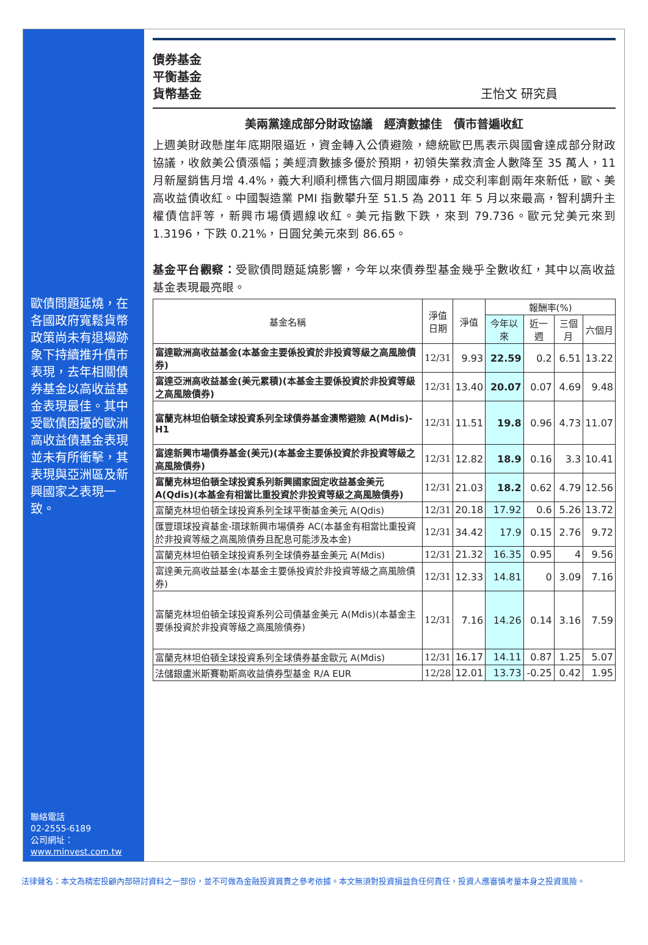歐債問題延燒，在各國政府寬鬆貨幣政策尚未有退場跡象下持續推升債市表現，去年相關債券基金以高收益基金表現最佳。其中受歐債困擾的歐洲高收益債基金表現並未有所衝擊，其表現與亞洲區及新興國家之表現一致。
聯絡電話
02-2555-6189
公司網址：
www.minvest.com.tw
債券基金
平衡基金
貨幣基金
王怡文 研究員
美兩黨達成部分財政協議　經濟數據佳　債市普遍收紅
上週美財政懸崖年底期限逼近，資金轉入公債避險，總統歐巴馬表示與國會達成部分財政協議，收斂美公債漲幅；美經濟數據多優於預期，初領失業救濟金人數降至 35 萬人，11 月新屋銷售月增 4.4%，義大利順利標售六個月期國庫券，成交利率創兩年來新低，歐、美高收益債收紅。中國製造業 PMI 指數攀升至 51.5 為 2011 年 5 月以來最高，智利調升主權債信評等，新興市場債週線收紅。美元指數下跌，來到 79.736。歐元兌美元來到 1.3196，下跌 0.21%，日圓兌美元來到 86.65。
基金平台觀察：受歐債問題延燒影響，今年以來債券型基金幾乎全數收紅，其中以高收益基金表現最亮眼。
| 基金名稱 | 淨值 日期 | 淨值 | 報酬率(%) | | | |
| --- | --- | --- | --- | --- | --- | --- |
| | | | 今年以來 | 近一週 | 三個月 | 六個月 |
| 富達歐洲高收益基金(本基金主要係投資於非投資等級之高風險債券) | 12/31 | 9.93 | 22.59 | 0.2 | 6.51 | 13.22 |
| 富達亞洲高收益基金(美元累積)(本基金主要係投資於非投資等級之高風險債券) | 12/31 | 13.40 | 20.07 | 0.07 | 4.69 | 9.48 |
| 富蘭克林坦伯頓全球投資系列全球債券基金澳幣避險 A(Mdis)-H1 | 12/31 | 11.51 | 19.8 | 0.96 | 4.73 | 11.07 |
| 富達新興市場債券基金(美元)(本基金主要係投資於非投資等級之高風險債券) | 12/31 | 12.82 | 18.9 | 0.16 | 3.3 | 10.41 |
| 富蘭克林坦伯頓全球投資系列新興國家固定收益基金美元 A(Qdis)(本基金有相當比重投資於非投資等級之高風險債券) | 12/31 | 21.03 | 18.2 | 0.62 | 4.79 | 12.56 |
| 富蘭克林坦伯頓全球投資系列全球平衡基金美元 A(Qdis) | 12/31 | 20.18 | 17.92 | 0.6 | 5.26 | 13.72 |
| 匯豐環球投資基金-環球新興市場債券 AC(本基金有相當比重投資於非投資等級之高風險債券且配息可能涉及本金) | 12/31 | 34.42 | 17.9 | 0.15 | 2.76 | 9.72 |
| 富蘭克林坦伯頓全球投資系列全球債券基金美元 A(Mdis) | 12/31 | 21.32 | 16.35 | 0.95 | 4 | 9.56 |
| 富達美元高收益基金(本基金主要係投資於非投資等級之高風險債券) | 12/31 | 12.33 | 14.81 | 0 | 3.09 | 7.16 |
| 富蘭克林坦伯頓全球投資系列公司債基金美元 A(Mdis)(本基金主要係投資於非投資等級之高風險債券) | 12/31 | 7.16 | 14.26 | 0.14 | 3.16 | 7.59 |
| 富蘭克林坦伯頓全球投資系列全球債券基金歐元 A(Mdis) | 12/31 | 16.17 | 14.11 | 0.87 | 1.25 | 5.07 |
| 法儲銀盧米斯賽勒斯高收益債券型基金 R/A EUR | 12/28 | 12.01 | 13.73 | -0.25 | 0.42 | 1.95 |
法律聲名：本文為精宏投顧內部研討資料之一部份，並不可做為金融投資買賣之參考依據。本文無須對投資損益負任何責任，投資人應審慎考量本身之投資風險。